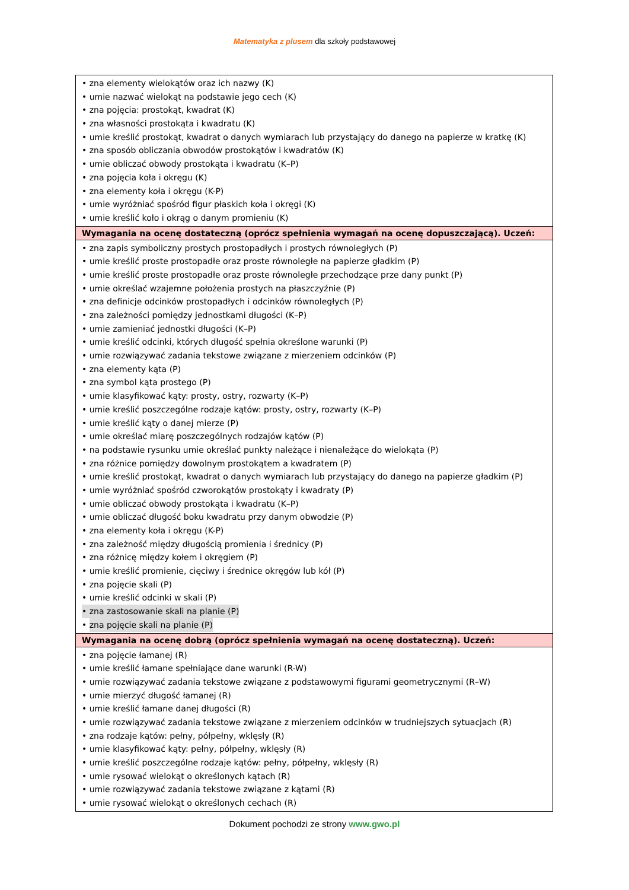Matematyka z plusem dla szkoły podstawowej
| • zna elementy wielokątów oraz ich nazwy (K) • umie nazwać wielokąt na podstawie jego cech (K) • zna pojęcia: prostokąt, kwadrat (K) • zna własności prostokąta i kwadratu (K) • umie kreślić prostokąt, kwadrat o danych wymiarach lub przystający do danego na papierze w kratkę (K) • zna sposób obliczania obwodów prostokątów i kwadratów (K) • umie obliczać obwody prostokąta i kwadratu (K–P) • zna pojęcia koła i okręgu (K) • zna elementy koła i okręgu (K-P) • umie wyróżniać spośród figur płaskich koła i okręgi (K) • umie kreślić koło i okrąg o danym promieniu (K) |
| Wymagania na ocenę dostateczną (oprócz spełnienia wymagań na ocenę dopuszczającą). Uczeń: |
| • zna zapis symboliczny prostych prostopadłych i prostych równoległych (P) • umie kreślić proste prostopadłe oraz proste równoległe na papierze gładkim (P) • umie kreślić proste prostopadłe oraz proste równoległe przechodzące prze dany punkt (P) • umie określać wzajemne położenia prostych na płaszczyźnie (P) • zna definicje odcinków prostopadłych i odcinków równoległych (P) • zna zależności pomiędzy jednostkami długości (K–P) • umie zamieniać jednostki długości (K–P) • umie kreślić odcinki, których długość spełnia określone warunki (P) • umie rozwiązywać zadania tekstowe związane z mierzeniem odcinków (P) • zna elementy kąta (P) • zna symbol kąta prostego (P) • umie klasyfikować kąty: prosty, ostry, rozwarty (K–P) • umie kreślić poszczególne rodzaje kątów: prosty, ostry, rozwarty (K–P) • umie kreślić kąty o danej mierze (P) • umie określać miarę poszczególnych rodzajów kątów (P) • na podstawie rysunku umie określać punkty należące i nienależące do wielokąta (P) • zna różnice pomiędzy dowolnym prostokątem a kwadratem (P) • umie kreślić prostokąt, kwadrat o danych wymiarach lub przystający do danego na papierze gładkim (P) • umie wyróżniać spośród czworokątów prostokąty i kwadraty (P) • umie obliczać obwody prostokąta i kwadratu (K–P) • umie obliczać długość boku kwadratu przy danym obwodzie (P) • zna elementy koła i okręgu (K-P) • zna zależność między długością promienia i średnicy (P) • zna różnicę między kołem i okręgiem (P) • umie kreślić promienie, cięciwy i średnice okręgów lub kół (P) • zna pojęcie skali (P) • umie kreślić odcinki w skali (P) • zna zastosowanie skali na planie (P) • zna pojęcie skali na planie (P) |
| Wymagania na ocenę dobrą (oprócz spełnienia wymagań na ocenę dostateczną). Uczeń: |
| • zna pojęcie łamanej (R) • umie kreślić łamane spełniające dane warunki (R-W) • umie rozwiązywać zadania tekstowe związane z podstawowymi figurami geometrycznymi (R–W) • umie mierzyć długość łamanej (R) • umie kreślić łamane danej długości (R) • umie rozwiązywać zadania tekstowe związane z mierzeniem odcinków w trudniejszych sytuacjach (R) • zna rodzaje kątów: pełny, półpełny, wklęsły (R) • umie klasyfikować kąty: pełny, półpełny, wklęsły (R) • umie kreślić poszczególne rodzaje kątów: pełny, półpełny, wklęsły (R) • umie rysować wielokąt o określonych kątach (R) • umie rozwiązywać zadania tekstowe związane z kątami (R) • umie rysować wielokąt o określonych cechach (R) |
Dokument pochodzi ze strony www.gwo.pl